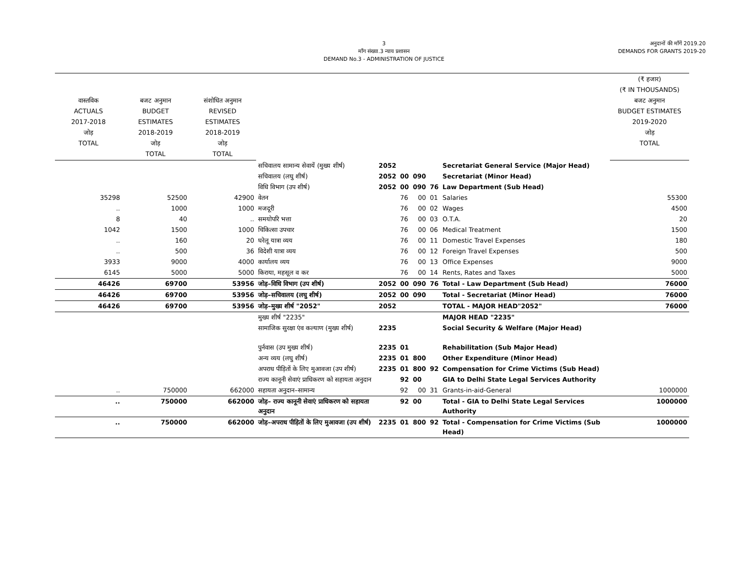3
माँग संख्या.3 न्याय प्रशासन
DEMAND No.3 - ADMINISTRATION OF JUSTICE
अनुदानों की माँगें 2019.20
DEMANDS FOR GRANTS 2019-20
| वास्तविक ACTUALS 2017-2018 जोड़ TOTAL | बजट अनुमान BUDGET ESTIMATES 2018-2019 जोड़ TOTAL | संशोधित अनुमान REVISED ESTIMATES 2018-2019 जोड़ TOTAL | | | | | | | (₹ हजार) (₹ IN THOUSANDS) बजट अनुमान BUDGET ESTIMATES 2019-2020 जोड़ TOTAL |
| --- | --- | --- | --- | --- | --- | --- | --- | --- | --- |
| | | | सचिवालय सामान्य सेवायें (मुख्य शीर्ष) | 2052 | | | | Secretariat General Service (Major Head) | |
| | | | सचिवालय (लघु शीर्ष) | 2052 | 00 | 090 | | Secretariat (Minor Head) | |
| | | | विधि विभाग (उप शीर्ष) | 2052 | 00 | 090 | 76 | Law Department (Sub Head) | |
| 35298 | 52500 | 42900 | वेतन | | 76 | 00 | 01 | Salaries | 55300 |
| .. | 1000 | 1000 | मजदूरी | | 76 | 00 | 02 | Wages | 4500 |
| 8 | 40 | .. | समयोपरि भत्ता | | 76 | 00 | 03 | O.T.A. | 20 |
| 1042 | 1500 | 1000 | चिकित्सा उपचार | | 76 | 00 | 06 | Medical Treatment | 1500 |
| .. | 160 | 20 | घरेलू यात्रा व्यय | | 76 | 00 | 11 | Domestic Travel Expenses | 180 |
| .. | 500 | 36 | विदेशी यात्रा व्यय | | 76 | 00 | 12 | Foreign Travel Expenses | 500 |
| 3933 | 9000 | 4000 | कार्यालय व्यय | | 76 | 00 | 13 | Office Expenses | 9000 |
| 6145 | 5000 | 5000 | किराया, महसूल व कर | | 76 | 00 | 14 | Rents, Rates and Taxes | 5000 |
| 46426 | 69700 | 53956 | जोड़–विधि विभाग (उप शीर्ष) | 2052 | 00 | 090 | 76 | Total - Law Department (Sub Head) | 76000 |
| 46426 | 69700 | 53956 | जोड़–सचिवालय (लघु शीर्ष) | 2052 | 00 | 090 | | Total - Secretariat (Minor Head) | 76000 |
| 46426 | 69700 | 53956 | जोड़–मुख्य शीर्ष "2052" | 2052 | | | | TOTAL - MAJOR HEAD"2052" | 76000 |
| | | | मुख्य शीर्ष "2235" | | | | | MAJOR HEAD "2235" | |
| | | | सामाजिक सुरक्षा एंव कल्याण (मुख्य शीर्ष) | 2235 | | | | Social Security & Welfare (Major Head) | |
| | | | पुर्नवास (उप मुख्य शीर्ष) | 2235 | 01 | | | Rehabilitation (Sub Major Head) | |
| | | | अन्य व्यय (लघु शीर्ष) | 2235 | 01 | 800 | | Other Expenditure (Minor Head) | |
| | | | अपराध पीड़ितों के लिए मुआवजा (उप शीर्ष) | 2235 | 01 | 800 | 92 | Compensation for Crime Victims (Sub Head) | |
| | | | राज्य कानूनी सेवाएं प्राधिकरण को सहायता अनुदान | | 92 | 00 | | GIA to Delhi State Legal Services Authority | |
| .. | 750000 | 662000 | सहायता अनुदान–सामान्य | | 92 | 00 | 31 | Grants-in-aid-General | 1000000 |
| .. | 750000 | 662000 | जोड़– राज्य कानूनी सेवाएं प्राधिकरण को सहायता अनुदान | | 92 | 00 | | Total - GIA to Delhi State Legal Services Authority | 1000000 |
| .. | 750000 | 662000 | जोड़–अपराध पीड़ितों के लिए मुआवजा (उप शीर्ष) | 2235 | 01 | 800 | 92 | Total - Compensation for Crime Victims (Sub Head) | 1000000 |